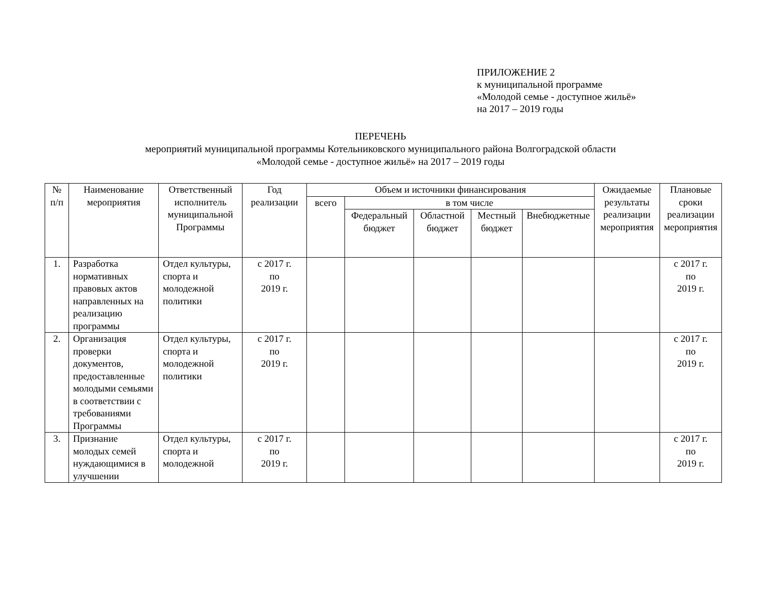ПРИЛОЖЕНИЕ 2
к муниципальной программе
«Молодой семье - доступное жильё»
на 2017 – 2019 годы
ПЕРЕЧЕНЬ
мероприятий муниципальной программы Котельниковского муниципального района Волгоградской области
«Молодой семье - доступное жильё» на 2017 – 2019 годы
| № п/п | Наименование мероприятия | Ответственный исполнитель муниципальной Программы | Год реализации | Объем и источники финансирования | | | | | Ожидаемые результаты реализации мероприятия | Плановые сроки реализации мероприятия |
| --- | --- | --- | --- | --- | --- | --- | --- | --- | --- | --- |
| | | | | всего | в том числе | | | | | |
| | | | | | Федеральный бюджет | Областной бюджет | Местный бюджет | Внебюджетные | | |
| 1. | Разработка нормативных правовых актов направленных на реализацию программы | Отдел культуры, спорта и молодежной политики | с 2017 г. по 2019 г. | | | | | | | с 2017 г. по 2019 г. |
| 2. | Организация проверки документов, предоставленные молодыми семьями в соответствии с требованиями Программы | Отдел культуры, спорта и молодежной политики | с 2017 г. по 2019 г. | | | | | | | с 2017 г. по 2019 г. |
| 3. | Признание молодых семей нуждающимися в улучшении | Отдел культуры, спорта и молодежной | с 2017 г. по 2019 г. | | | | | | | с 2017 г. по 2019 г. |